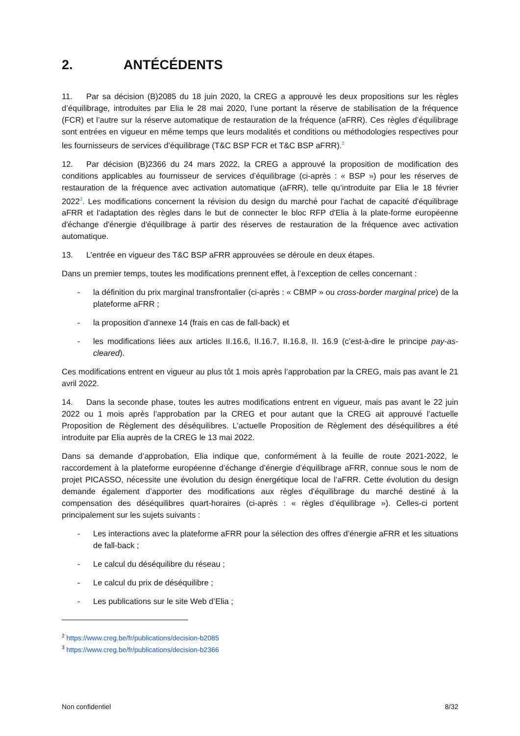2. ANTÉCÉDENTS
11. Par sa décision (B)2085 du 18 juin 2020, la CREG a approuvé les deux propositions sur les règles d’équilibrage, introduites par Elia le 28 mai 2020, l’une portant la réserve de stabilisation de la fréquence (FCR) et l’autre sur la réserve automatique de restauration de la fréquence (aFRR). Ces règles d’équilibrage sont entrées en vigueur en même temps que leurs modalités et conditions ou méthodologies respectives pour les fournisseurs de services d’équilibrage (T&C BSP FCR et T&C BSP aFRR).<sup>2</sup>
12. Par décision (B)2366 du 24 mars 2022, la CREG a approuvé la proposition de modification des conditions applicables au fournisseur de services d’équilibrage (ci-après : « BSP ») pour les réserves de restauration de la fréquence avec activation automatique (aFRR), telle qu’introduite par Elia le 18 février 2022<sup>3</sup>. Les modifications concernent la révision du design du marché pour l'achat de capacité d'équilibrage aFRR et l'adaptation des règles dans le but de connecter le bloc RFP d'Elia à la plate-forme européenne d'échange d'énergie d'équilibrage à partir des réserves de restauration de la fréquence avec activation automatique.
13. L’entrée en vigueur des T&C BSP aFRR approuvées se déroule en deux étapes.
Dans un premier temps, toutes les modifications prennent effet, à l’exception de celles concernant :
- la définition du prix marginal transfrontalier (ci-après : « CBMP » ou cross-border marginal price) de la plateforme aFRR ;
- la proposition d’annexe 14 (frais en cas de fall-back) et
- les modifications liées aux articles II.16.6, II.16.7, II.16.8, II. 16.9 (c’est-à-dire le principe pay-as-cleared).
Ces modifications entrent en vigueur au plus tôt 1 mois après l’approbation par la CREG, mais pas avant le 21 avril 2022.
14. Dans la seconde phase, toutes les autres modifications entrent en vigueur, mais pas avant le 22 juin 2022 ou 1 mois après l’approbation par la CREG et pour autant que la CREG ait approuvé l’actuelle Proposition de Règlement des déséquilibres. L’actuelle Proposition de Règlement des déséquilibres a été introduite par Elia auprès de la CREG le 13 mai 2022.
Dans sa demande d’approbation, Elia indique que, conformément à la feuille de route 2021-2022, le raccordement à la plateforme européenne d’échange d’énergie d’équilibrage aFRR, connue sous le nom de projet PICASSO, nécessite une évolution du design énergétique local de l’aFRR. Cette évolution du design demande également d’apporter des modifications aux règles d’équilibrage du marché destiné à la compensation des déséquilibres quart-horaires (ci-après : « règles d’équilibrage »). Celles-ci portent principalement sur les sujets suivants :
- Les interactions avec la plateforme aFRR pour la sélection des offres d’énergie aFRR et les situations de fall-back ;
- Le calcul du déséquilibre du réseau ;
- Le calcul du prix de déséquilibre ;
- Les publications sur le site Web d’Elia ;
<sup>2</sup> https://www.creg.be/fr/publications/decision-b2085
<sup>3</sup> https://www.creg.be/fr/publications/decision-b2366
Non confidentiel 8/32